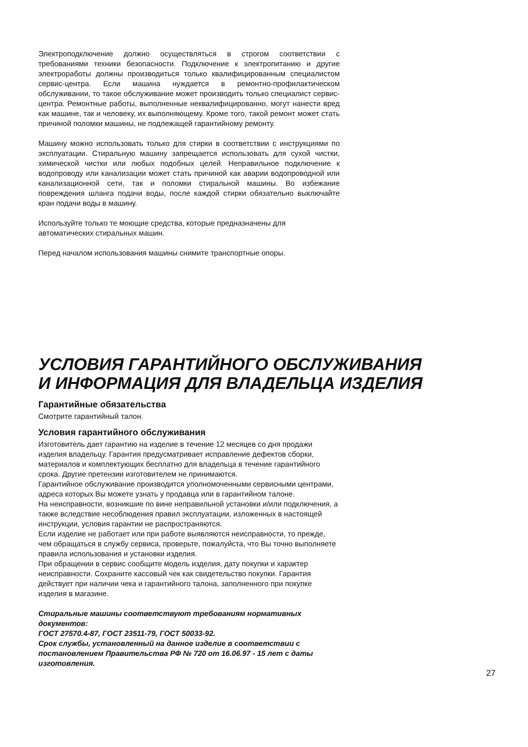Электроподключение должно осуществляться в строгом соответствии с требованиями техники безопасности. Подключение к электропитанию и другие электроработы должны производиться только квалифицированным специалистом сервис-центра. Если машина нуждается в ремонтно-профилактическом обслуживании, то такое обслуживание может производить только специалист сервис-центра. Ремонтные работы, выполненные неквалифицированно, могут нанести вред как машине, так и человеку, их выполняющему. Кроме того, такой ремонт может стать причиной поломки машины, не подлежащей гарантийному ремонту.
Машину можно использовать только для стирки в соответствии с инструкциями по эксплуатации. Стиральную машину запрещается использовать для сухой чистки, химической чистки или любых подобных целей. Неправильное подключение к водопроводу или канализации может стать причиной как аварии водопроводной или канализационной сети, так и поломки стиральной машины. Во избежание повреждения шланга подачи воды, после каждой стирки обязательно выключайте кран подачи воды в машину.
Используйте только те моющие средства, которые предназначены для автоматических стиральных машин.
Перед началом использования машины снимите транспортные опоры.
УСЛОВИЯ ГАРАНТИЙНОГО ОБСЛУЖИВАНИЯ
И ИНФОРМАЦИЯ ДЛЯ ВЛАДЕЛЬЦА ИЗДЕЛИЯ
Гарантийные обязательства
Смотрите гарантийный талон.
Условия гарантийного обслуживания
Изготовитель дает гарантию на изделие в течение 12 месяцев со дня продажи изделия владельцу. Гарантия предусматривает исправление дефектов сборки, материалов и комплектующих бесплатно для владельца в течение гарантийного срока. Другие претензии изготовителем не принимаются.
Гарантийное обслуживание производится уполномоченными сервисными центрами, адреса которых Вы можете узнать у продавца или в гарантийном талоне.
На неисправности, возникшие по вине неправильной установки и/или подключения, а также вследствие несоблюдения правил эксплуатации, изложенных в настоящей инструкции, условия гарантии не распространяются.
Если изделие не работает или при работе выявляются неисправности, то прежде, чем обращаться в службу сервиса, проверьте, пожалуйста, что Вы точно выполняете правила использования и установки изделия.
При обращении в сервис сообщите модель изделия, дату покупки и характер неисправности. Сохраните кассовый чек как свидетельство покупки. Гарантия действует при наличии чека и гарантийного талона, заполненного при покупке изделия в магазине.
Стиральные машины соответствуют требованиям нормативных документов:
ГОСТ 27570.4-87, ГОСТ 23511-79, ГОСТ 50033-92.
Срок службы, установленный на данное изделие в соответствии с постановлением Правительства РФ № 720 от 16.06.97 - 15 лет с даты изготовления.
27